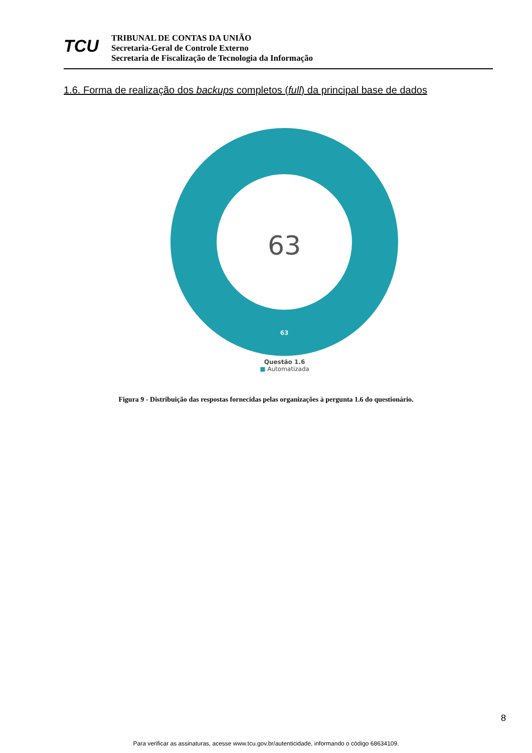TCU
TRIBUNAL DE CONTAS DA UNIÃO
Secretaria-Geral de Controle Externo
Secretaria de Fiscalização de Tecnologia da Informação
1.6. Forma de realização dos backups completos (full) da principal base de dados
63
63
Questão 1.6
■ Automatizada
Figura 9 - Distribuição das respostas fornecidas pelas organizações à pergunta 1.6 do questionário.
8
Para verificar as assinaturas, acesse www.tcu.gov.br/autenticidade, informando o código 68634109.